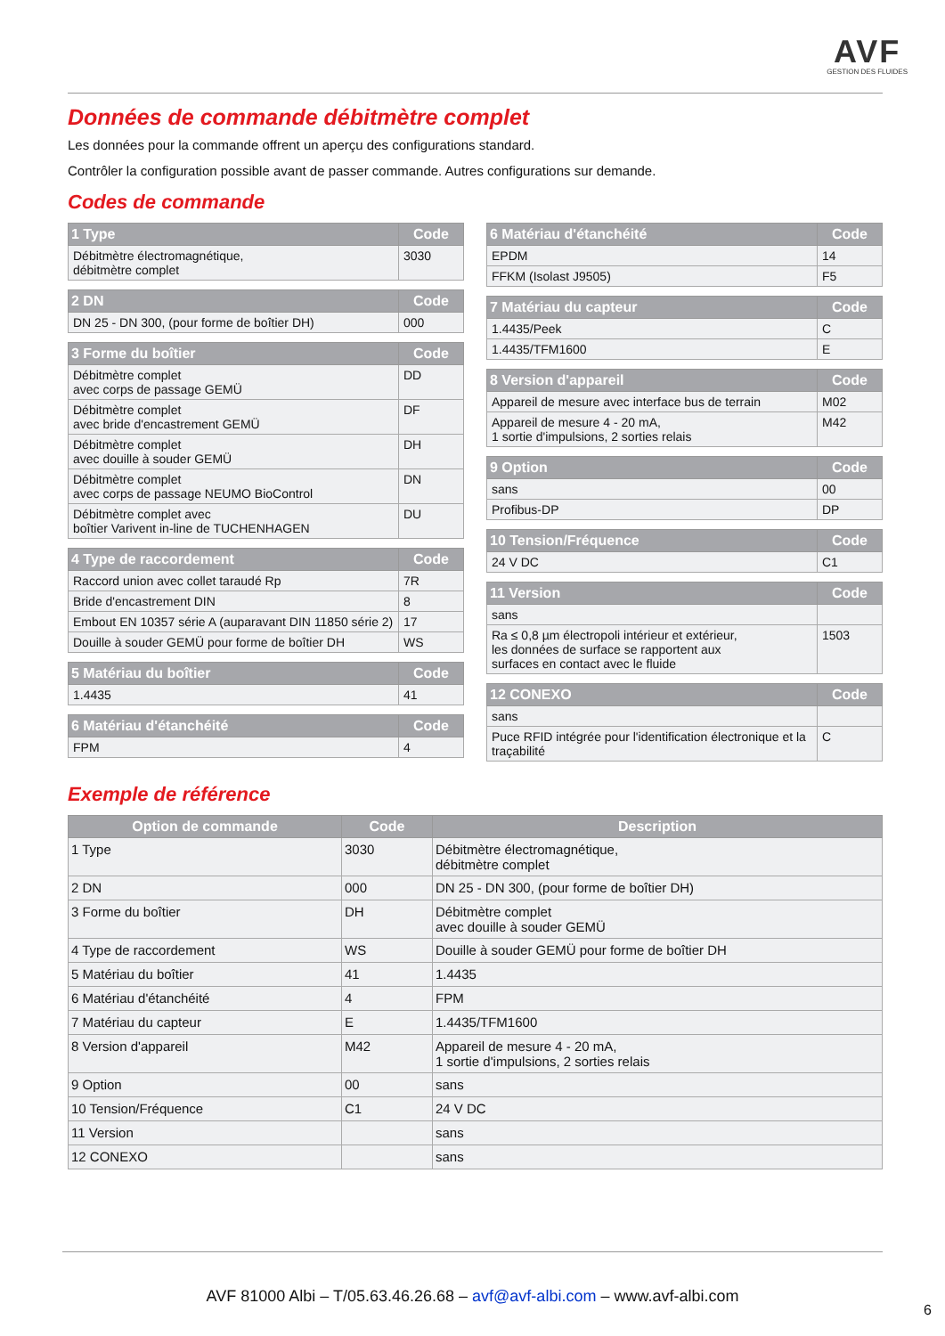AVF
GESTION DES FLUIDES
Données de commande débitmètre complet
Les données pour la commande offrent un aperçu des configurations standard.
Contrôler la configuration possible avant de passer commande. Autres configurations sur demande.
Codes de commande
| 1 Type | Code |
| --- | --- |
| Débitmètre électromagnétique, débitmètre complet | 3030 |
| 2 DN | Code |
| --- | --- |
| DN 25 - DN 300, (pour forme de boîtier DH) | 000 |
| 3 Forme du boîtier | Code |
| --- | --- |
| Débitmètre complet avec corps de passage GEMÜ | DD |
| Débitmètre complet avec bride d'encastrement GEMÜ | DF |
| Débitmètre complet avec douille à souder GEMÜ | DH |
| Débitmètre complet avec corps de passage NEUMO BioControl | DN |
| Débitmètre complet avec boîtier Varivent in-line de TUCHENHAGEN | DU |
| 4 Type de raccordement | Code |
| --- | --- |
| Raccord union avec collet taraudé Rp | 7R |
| Bride d'encastrement DIN | 8 |
| Embout EN 10357 série A (auparavant DIN 11850 série 2) | 17 |
| Douille à souder GEMÜ pour forme de boîtier DH | WS |
| 5 Matériau du boîtier | Code |
| --- | --- |
| 1.4435 | 41 |
| 6 Matériau d'étanchéité | Code |
| --- | --- |
| FPM | 4 |
| 6 Matériau d'étanchéité | Code |
| --- | --- |
| EPDM | 14 |
| FFKM (Isolast J9505) | F5 |
| 7 Matériau du capteur | Code |
| --- | --- |
| 1.4435/Peek | C |
| 1.4435/TFM1600 | E |
| 8 Version d'appareil | Code |
| --- | --- |
| Appareil de mesure avec interface bus de terrain | M02 |
| Appareil de mesure 4 - 20 mA, 1 sortie d'impulsions, 2 sorties relais | M42 |
| 9 Option | Code |
| --- | --- |
| sans | 00 |
| Profibus-DP | DP |
| 10 Tension/Fréquence | Code |
| --- | --- |
| 24 V DC | C1 |
| 11 Version | Code |
| --- | --- |
| sans | |
| Ra ≤ 0,8 µm électropoli intérieur et extérieur, les données de surface se rapportent aux surfaces en contact avec le fluide | 1503 |
| 12 CONEXO | Code |
| --- | --- |
| sans | |
| Puce RFID intégrée pour l'identification électronique et la traçabilité | C |
Exemple de référence
| Option de commande | Code | Description |
| --- | --- | --- |
| 1 Type | 3030 | Débitmètre électromagnétique, débitmètre complet |
| 2 DN | 000 | DN 25 - DN 300, (pour forme de boîtier DH) |
| 3 Forme du boîtier | DH | Débitmètre complet avec douille à souder GEMÜ |
| 4 Type de raccordement | WS | Douille à souder GEMÜ pour forme de boîtier DH |
| 5 Matériau du boîtier | 41 | 1.4435 |
| 6 Matériau d'étanchéité | 4 | FPM |
| 7 Matériau du capteur | E | 1.4435/TFM1600 |
| 8 Version d'appareil | M42 | Appareil de mesure 4 - 20 mA, 1 sortie d'impulsions, 2 sorties relais |
| 9 Option | 00 | sans |
| 10 Tension/Fréquence | C1 | 24 V DC |
| 11 Version | | sans |
| 12 CONEXO | | sans |
AVF 81000 Albi – T/05.63.46.26.68 – avf@avf-albi.com – www.avf-albi.com
6